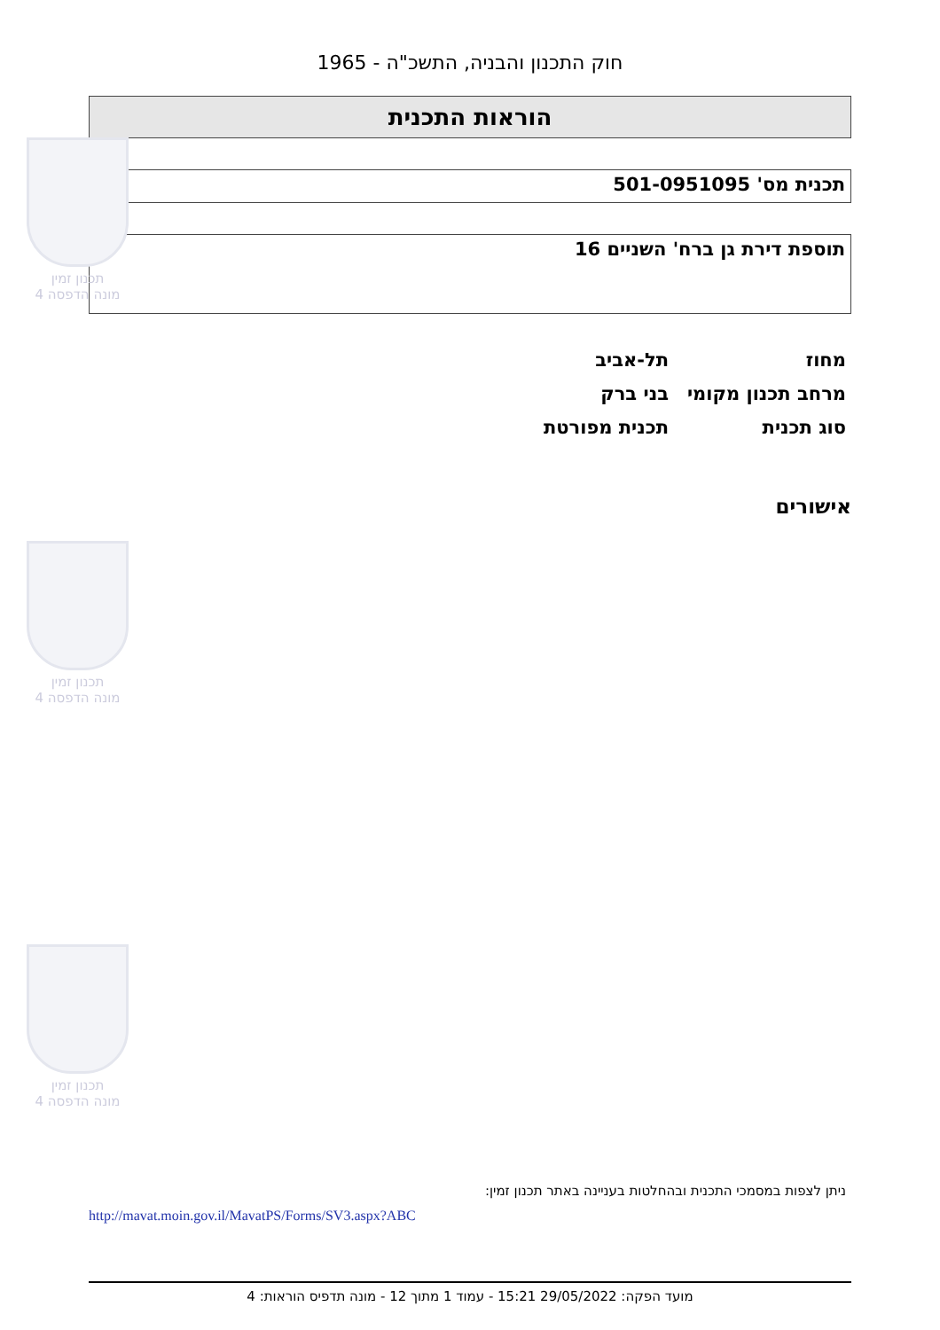חוק התכנון והבניה, התשכ"ה - 1965
הוראות התכנית
תכנית מס' 501-0951095
תוספת דירת גן ברח' השניים 16
מחוז תל-אביב
מרחב תכנון מקומי בני ברק
סוג תכנית תכנית מפורטת
אישורים
ניתן לצפות במסמכי התכנית ובהחלטות בעניינה באתר תכנון זמין:
http://mavat.moin.gov.il/MavatPS/Forms/SV3.aspx?ABC
מועד הפקה: 29/05/2022 15:21 - עמוד 1 מתוך 12 - מונה תדפיס הוראות: 4
תכנון זמין
מונה הדפסה 4
תכנון זמין
מונה הדפסה 4
תכנון זמין
מונה הדפסה 4